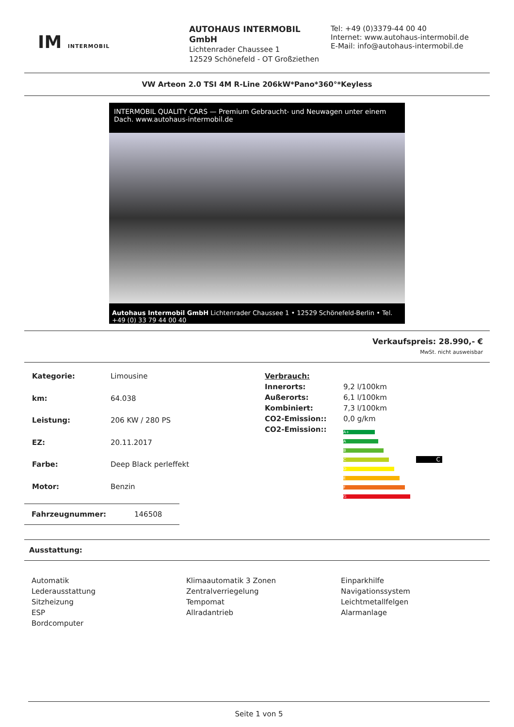IM INTERMOBIL
AUTOHAUS INTERMOBIL GmbH
Lichtenrader Chaussee 1
12529 Schönefeld - OT Großziethen
Tel: +49 (0)3379-44 00 40
Internet: www.autohaus-intermobil.de
E-Mail: info@autohaus-intermobil.de
VW Arteon 2.0 TSI 4M R-Line 206kW*Pano*360°*Keyless
INTERMOBIL QUALITY CARS — Premium Gebraucht- und Neuwagen unter einem Dach. www.autohaus-intermobil.de
Autohaus Intermobil GmbH Lichtenrader Chaussee 1 • 12529 Schönefeld-Berlin • Tel. +49 (0) 33 79 44 00 40
Verkaufspreis: 28.990,- €
MwSt. nicht ausweisbar
| Kategorie: | Limousine |
| km: | 64.038 |
| Leistung: | 206 KW / 280 PS |
| EZ: | 20.11.2017 |
| Farbe: | Deep Black perleffekt |
| Motor: | Benzin |
| Verbrauch: | |
| Innerorts: | 9,2 l/100km |
| Außerorts: | 6,1 l/100km |
| Kombiniert: | 7,3 l/100km |
| CO2-Emission:: | 0,0 g/km |
| CO2-Emission:: | A+ A B C D E F G C |
Fahrzeugnummer: 146508
Ausstattung:
Automatik
Lederausstattung
Sitzheizung
ESP
Bordcomputer
Klimaautomatik 3 Zonen
Zentralverriegelung
Tempomat
Allradantrieb
Einparkhilfe
Navigationssystem
Leichtmetallfelgen
Alarmanlage
Seite 1 von 5